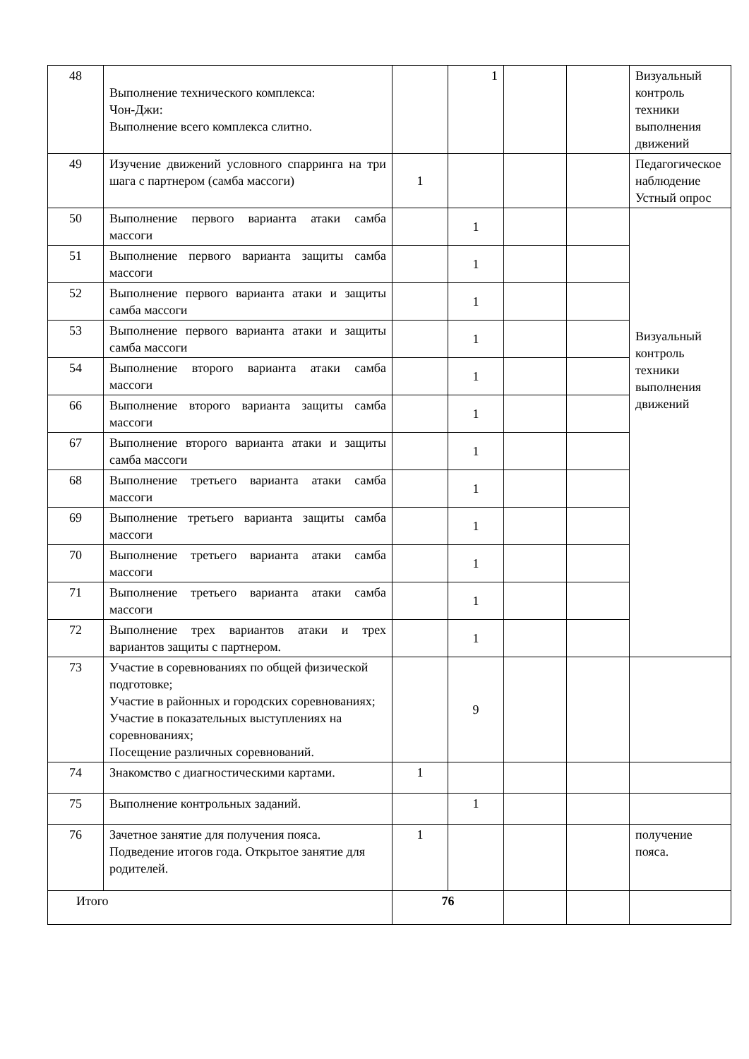| 48 | Выполнение технического комплекса: Чон-Джи: Выполнение всего комплекса слитно. | | 1 | | | Визуальный контроль техники выполнения движений |
| 49 | Изучение движений условного спарринга на три шага с партнером (самба массоги) | 1 | | | | Педагогическое наблюдение Устный опрос |
| 50 | Выполнение первого варианта атаки самба массоги | | 1 | | | Визуальный контроль техники выполнения движений |
| 51 | Выполнение первого варианта защиты самба массоги | | 1 | | | |
| 52 | Выполнение первого варианта атаки и защиты самба массоги | | 1 | | | |
| 53 | Выполнение первого варианта атаки и защиты самба массоги | | 1 | | | |
| 54 | Выполнение второго варианта атаки самба массоги | | 1 | | | |
| 66 | Выполнение второго варианта защиты самба массоги | | 1 | | | |
| 67 | Выполнение второго варианта атаки и защиты самба массоги | | 1 | | | |
| 68 | Выполнение третьего варианта атаки самба массоги | | 1 | | | |
| 69 | Выполнение третьего варианта защиты самба массоги | | 1 | | | |
| 70 | Выполнение третьего варианта атаки самба массоги | | 1 | | | |
| 71 | Выполнение третьего варианта атаки самба массоги | | 1 | | | |
| 72 | Выполнение трех вариантов атаки и трех вариантов защиты с партнером. | | 1 | | | |
| 73 | Участие в соревнованиях по общей физической подготовке; Участие в районных и городских соревнованиях; Участие в показательных выступлениях на соревнованиях; Посещение различных соревнований. | | 9 | | | |
| 74 | Знакомство с диагностическими картами. | 1 | | | | |
| 75 | Выполнение контрольных заданий. | | 1 | | | |
| 76 | Зачетное занятие для получения пояса. Подведение итогов года. Открытое занятие для родителей. | 1 | | | | получение пояса. |
| Итого | | 76 | | | | |